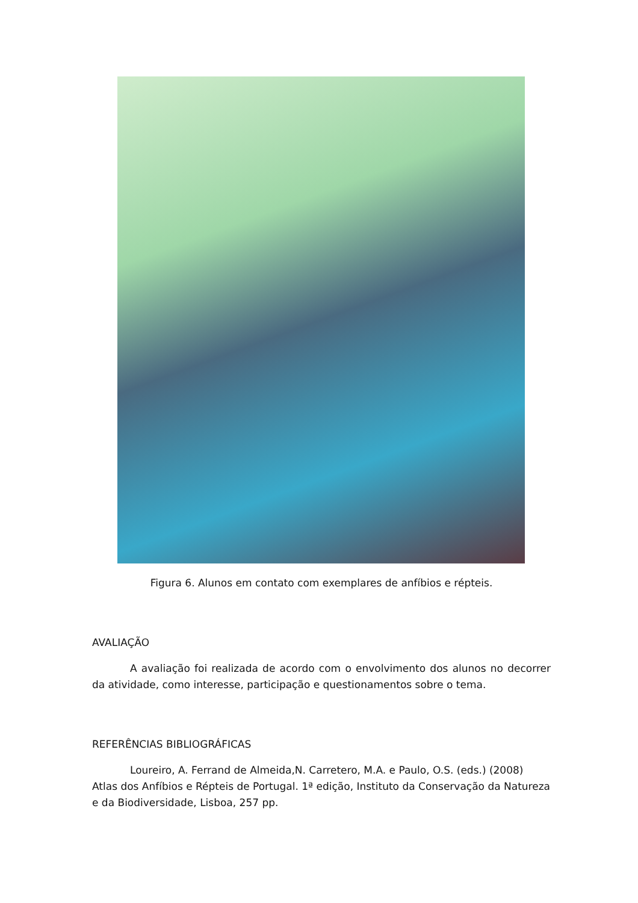Figura 6. Alunos em contato com exemplares de anfíbios e répteis.
AVALIAÇÃO
A avaliação foi realizada de acordo com o envolvimento dos alunos no decorrer da atividade, como interesse, participação e questionamentos sobre o tema.
REFERÊNCIAS BIBLIOGRÁFICAS
Loureiro, A. Ferrand de Almeida,N. Carretero, M.A. e Paulo, O.S. (eds.) (2008) Atlas dos Anfíbios e Répteis de Portugal. 1ª edição, Instituto da Conservação da Natureza e da Biodiversidade, Lisboa, 257 pp.